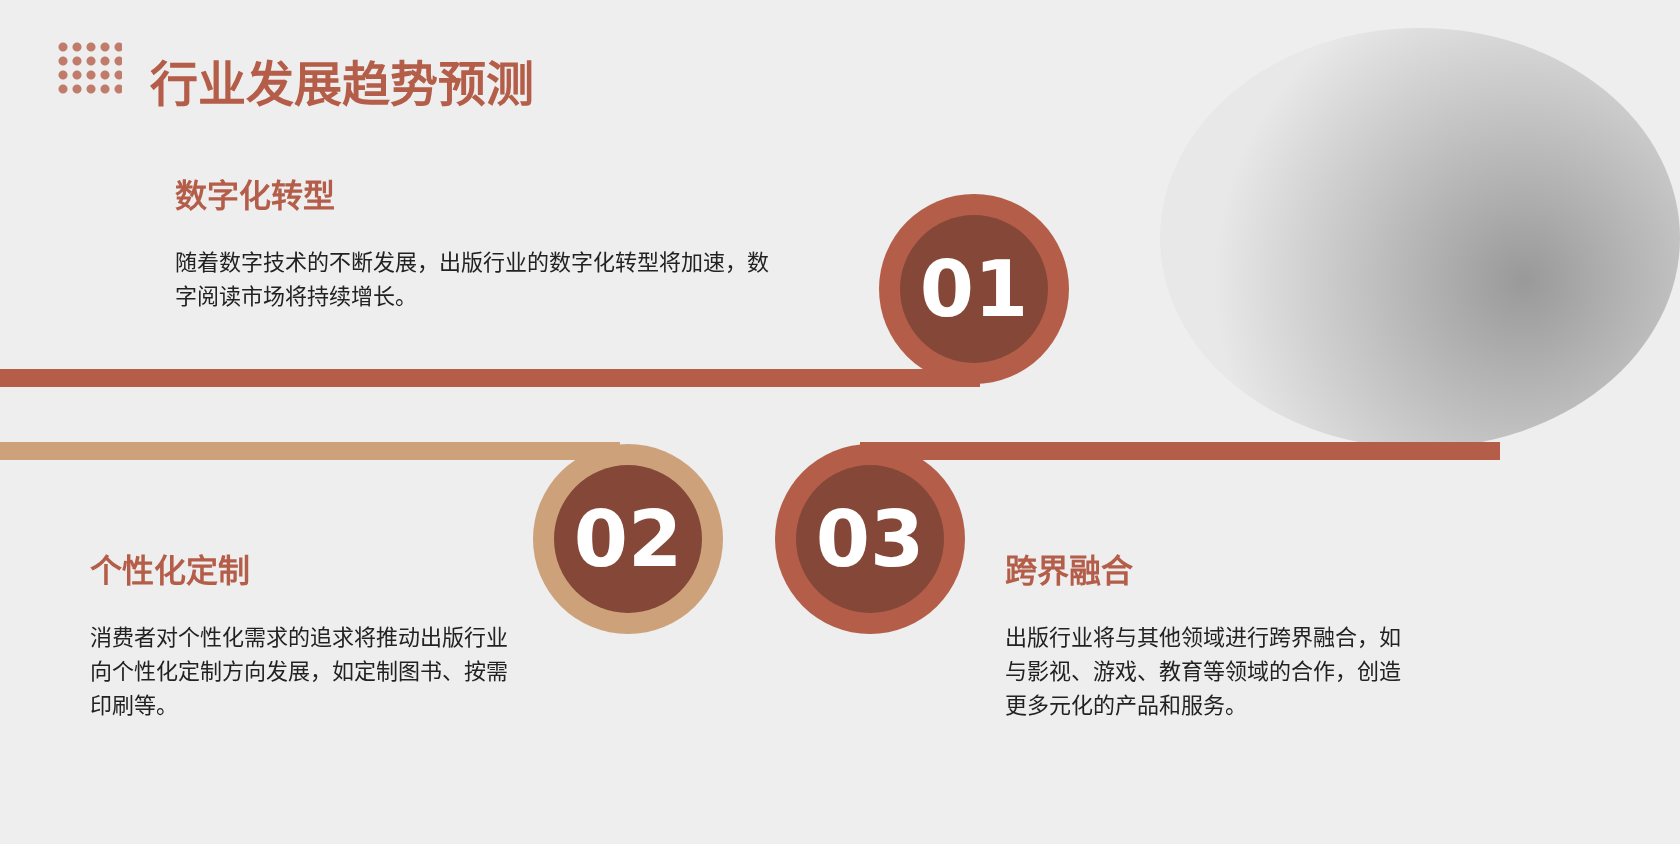行业发展趋势预测
数字化转型
随着数字技术的不断发展，出版行业的数字化转型将加速，数字阅读市场将持续增长。
01
02 03
个性化定制
消费者对个性化需求的追求将推动出版行业向个性化定制方向发展，如定制图书、按需印刷等。
跨界融合
出版行业将与其他领域进行跨界融合，如与影视、游戏、教育等领域的合作，创造更多元化的产品和服务。